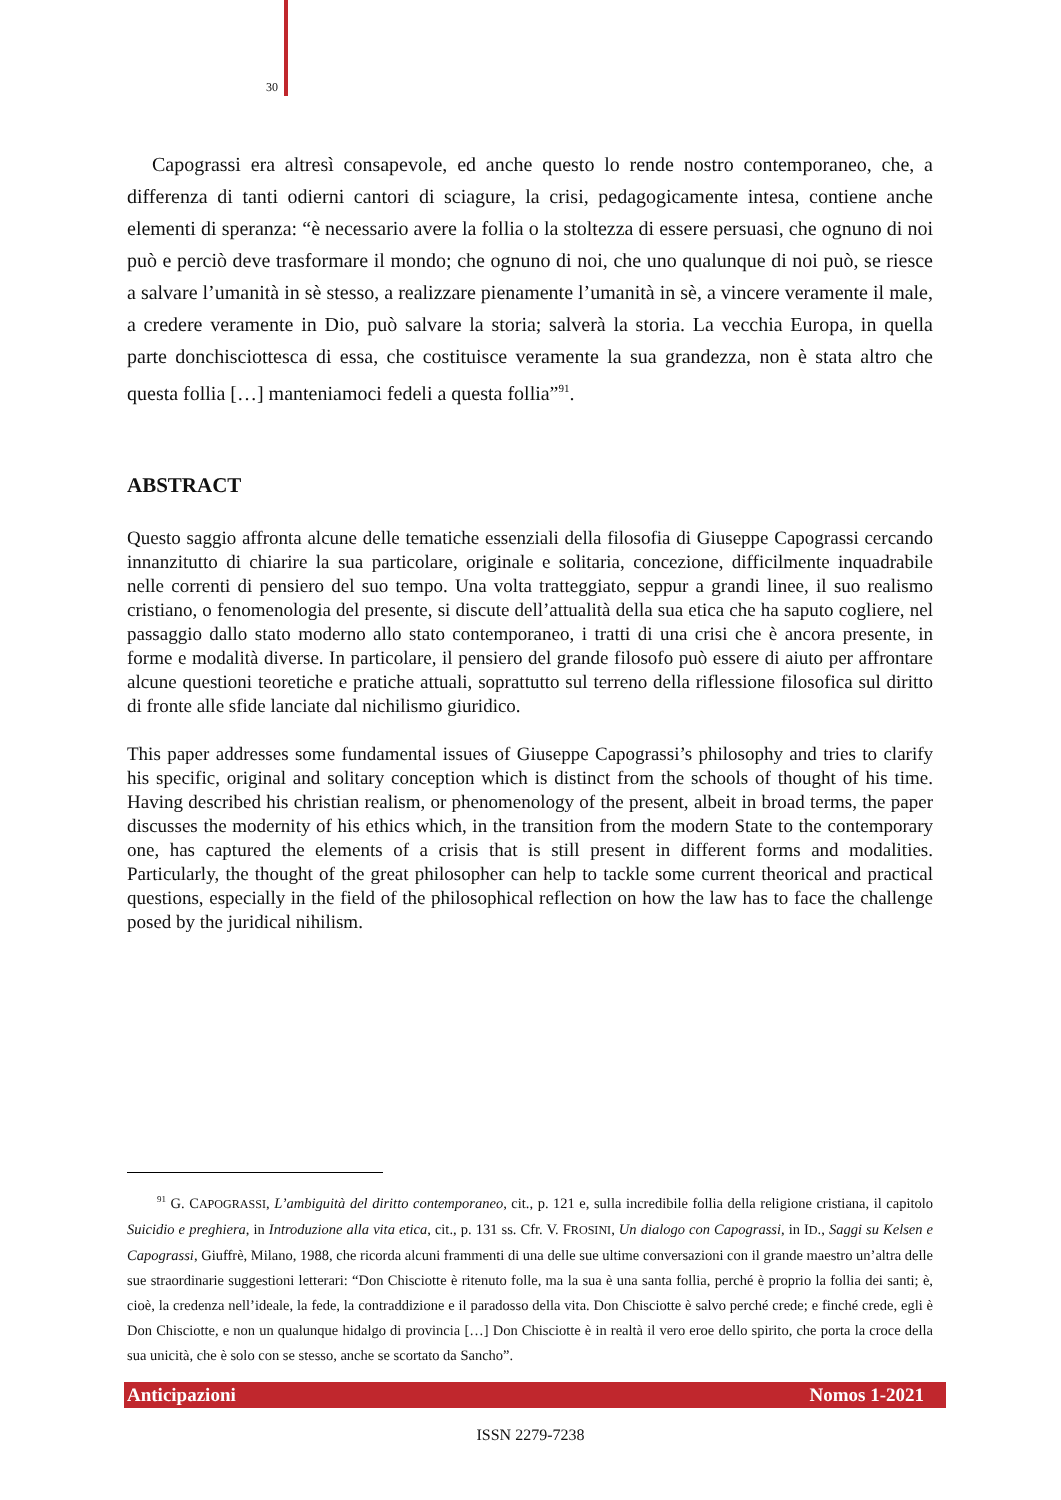30
Capograssi era altresì consapevole, ed anche questo lo rende nostro contemporaneo, che, a differenza di tanti odierni cantori di sciagure, la crisi, pedagogicamente intesa, contiene anche elementi di speranza: “è necessario avere la follia o la stoltezza di essere persuasi, che ognuno di noi può e perciò deve trasformare il mondo; che ognuno di noi, che uno qualunque di noi può, se riesce a salvare l’umanità in sè stesso, a realizzare pienamente l’umanità in sè, a vincere veramente il male, a credere veramente in Dio, può salvare la storia; salverà la storia. La vecchia Europa, in quella parte donchisciottesca di essa, che costituisce veramente la sua grandezza, non è stata altro che questa follia […] manteniamoci fedeli a questa follia”<sup>91</sup>.
ABSTRACT
Questo saggio affronta alcune delle tematiche essenziali della filosofia di Giuseppe Capograssi cercando innanzitutto di chiarire la sua particolare, originale e solitaria, concezione, difficilmente inquadrabile nelle correnti di pensiero del suo tempo. Una volta tratteggiato, seppur a grandi linee, il suo realismo cristiano, o fenomenologia del presente, si discute dell’attualità della sua etica che ha saputo cogliere, nel passaggio dallo stato moderno allo stato contemporaneo, i tratti di una crisi che è ancora presente, in forme e modalità diverse. In particolare, il pensiero del grande filosofo può essere di aiuto per affrontare alcune questioni teoretiche e pratiche attuali, soprattutto sul terreno della riflessione filosofica sul diritto di fronte alle sfide lanciate dal nichilismo giuridico.
This paper addresses some fundamental issues of Giuseppe Capograssi’s philosophy and tries to clarify his specific, original and solitary conception which is distinct from the schools of thought of his time. Having described his christian realism, or phenomenology of the present, albeit in broad terms, the paper discusses the modernity of his ethics which, in the transition from the modern State to the contemporary one, has captured the elements of a crisis that is still present in different forms and modalities. Particularly, the thought of the great philosopher can help to tackle some current theorical and practical questions, especially in the field of the philosophical reflection on how the law has to face the challenge posed by the juridical nihilism.
<sup>91</sup> G. CAPOGRASSI, L’ambiguità del diritto contemporaneo, cit., p. 121 e, sulla incredibile follia della religione cristiana, il capitolo Suicidio e preghiera, in Introduzione alla vita etica, cit., p. 131 ss. Cfr. V. FROSINI, Un dialogo con Capograssi, in ID., Saggi su Kelsen e Capograssi, Giuffrè, Milano, 1988, che ricorda alcuni frammenti di una delle sue ultime conversazioni con il grande maestro un’altra delle sue straordinarie suggestioni letterari: “Don Chisciotte è ritenuto folle, ma la sua è una santa follia, perché è proprio la follia dei santi; è, cioè, la credenza nell’ideale, la fede, la contraddizione e il paradosso della vita. Don Chisciotte è salvo perché crede; e finché crede, egli è Don Chisciotte, e non un qualunque hidalgo di provincia […] Don Chisciotte è in realtà il vero eroe dello spirito, che porta la croce della sua unicità, che è solo con se stesso, anche se scortato da Sancho”.
Anticipazioni Nomos 1-2021
ISSN 2279-7238